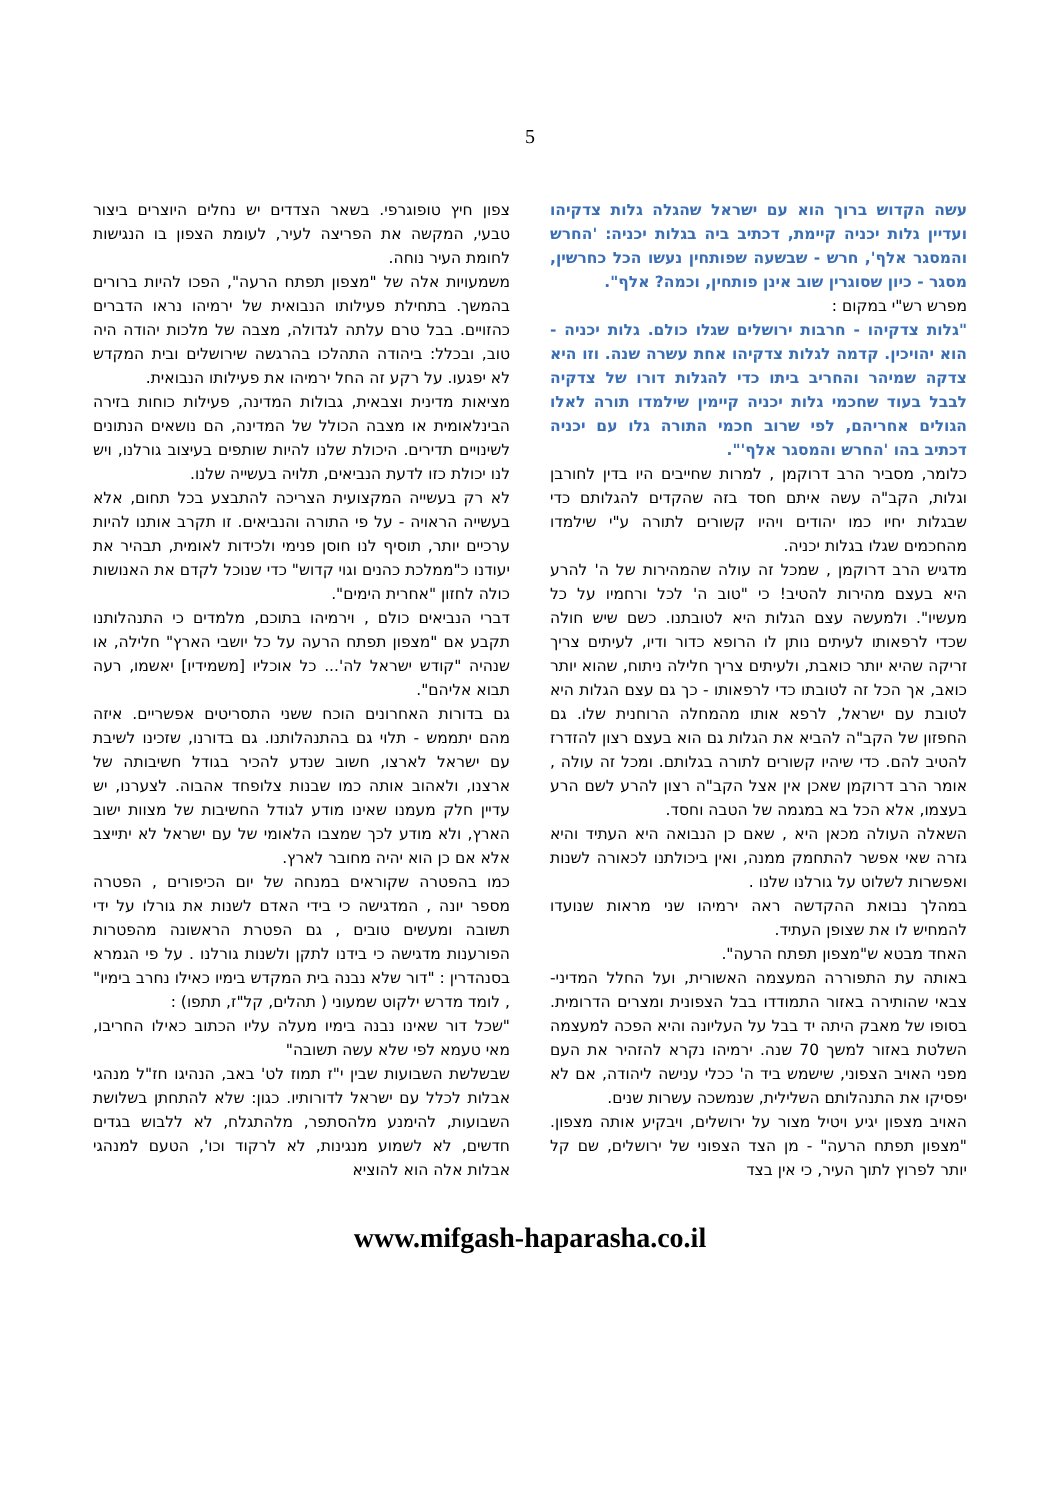5
עשה הקדוש ברוך הוא עם ישראל שהגלה גלות צדקיהו ועדיין גלות יכניה קיימת, דכתיב ביה בגלות יכניה: 'החרש והמסגר אלף', חרש - שבשעה שפותחין נעשו הכל כחרשין, מסגר - כיון שסוגרין שוב אינן פותחין, וכמה? אלף".
מפרש רש"י במקום :
"גלות צדקיהו - חרבות ירושלים שגלו כולם. גלות יכניה - הוא יהויכין. קדמה לגלות צדקיהו אחת עשרה שנה. וזו היא צדקה שמיהר והחריב ביתו כדי להגלות דורו של צדקיה לבבל בעוד שחכמי גלות יכניה קיימין שילמדו תורה לאלו הגולים אחריהם, לפי שרוב חכמי התורה גלו עם יכניה דכתיב בהו 'החרש והמסגר אלף'".
כלומר, מסביר הרב דרוקמן , למרות שחייבים היו בדין לחורבן וגלות, הקב"ה עשה איתם חסד בזה שהקדים להגלותם כדי שבגלות יחיו כמו יהודים ויהיו קשורים לתורה ע"י שילמדו מהחכמים שגלו בגלות יכניה.
מדגיש הרב דרוקמן , שמכל זה עולה שהמהירות של ה' להרע היא בעצם מהירות להטיב! כי "טוב ה' לכל ורחמיו על כל מעשיו". ולמעשה עצם הגלות היא לטובתנו. כשם שיש חולה שכדי לרפאותו לעיתים נותן לו הרופא כדור ודיו, לעיתים צריך זריקה שהיא יותר כואבת, ולעיתים צריך חלילה ניתוח, שהוא יותר כואב, אך הכל זה לטובתו כדי לרפאותו - כך גם עצם הגלות היא לטובת עם ישראל, לרפא אותו מהמחלה הרוחנית שלו. גם החפזון של הקב"ה להביא את הגלות גם הוא בעצם רצון להזדרז להטיב להם. כדי שיהיו קשורים לתורה בגלותם. ומכל זה עולה , אומר הרב דרוקמן שאכן אין אצל הקב"ה רצון להרע לשם הרע בעצמו, אלא הכל בא במגמה של הטבה וחסד.
השאלה העולה מכאן היא , שאם כן הנבואה היא העתיד והיא גזרה שאי אפשר להתחמק ממנה, ואין ביכולתנו לכאורה לשנות ואפשרות לשלוט על גורלנו שלנו .
במהלך נבואת ההקדשה ראה ירמיהו שני מראות שנועדו להמחיש לו את שצופן העתיד.
האחד מבטא ש"מצפון תפתח הרעה".
באותה עת התפוררה המעצמה האשורית, ועל החלל המדיני-צבאי שהותירה באזור התמודדו בבל הצפונית ומצרים הדרומית. בסופו של מאבק היתה יד בבל על העליונה והיא הפכה למעצמה השלטת באזור למשך 70 שנה. ירמיהו נקרא להזהיר את העם מפני האויב הצפוני, שישמש ביד ה' ככלי ענישה ליהודה, אם לא יפסיקו את התנהלותם השלילית, שנמשכה עשרות שנים.
האויב מצפון יגיע ויטיל מצור על ירושלים, ויבקיע אותה מצפון. "מצפון תפתח הרעה" - מן הצד הצפוני של ירושלים, שם קל יותר לפרוץ לתוך העיר, כי אין בצד
צפון חיץ טופוגרפי. בשאר הצדדים יש נחלים היוצרים ביצור טבעי, המקשה את הפריצה לעיר, לעומת הצפון בו הנגישות לחומת העיר נוחה.
משמעויות אלה של "מצפון תפתח הרעה", הפכו להיות ברורים בהמשך. בתחילת פעילותו הנבואית של ירמיהו נראו הדברים כהזויים. בבל טרם עלתה לגדולה, מצבה של מלכות יהודה היה טוב, ובכלל: ביהודה התהלכו בהרגשה שירושלים ובית המקדש לא יפגעו. על רקע זה החל ירמיהו את פעילותו הנבואית.
מציאות מדינית וצבאית, גבולות המדינה, פעילות כוחות בזירה הבינלאומית או מצבה הכולל של המדינה, הם נושאים הנתונים לשינויים תדירים. היכולת שלנו להיות שותפים בעיצוב גורלנו, ויש לנו יכולת כזו לדעת הנביאים, תלויה בעשייה שלנו.
לא רק בעשייה המקצועית הצריכה להתבצע בכל תחום, אלא בעשייה הראויה - על פי התורה והנביאים. זו תקרב אותנו להיות ערכיים יותר, תוסיף לנו חוסן פנימי ולכידות לאומית, תבהיר את יעודנו כ"ממלכת כהנים וגוי קדוש" כדי שנוכל לקדם את האנושות כולה לחזון "אחרית הימים".
דברי הנביאים כולם , וירמיהו בתוכם, מלמדים כי התנהלותנו תקבע אם "מצפון תפתח הרעה על כל יושבי הארץ" חלילה, או שנהיה "קודש ישראל לה'... כל אוכליו [משמידיו] יאשמו, רעה תבוא אליהם".
גם בדורות האחרונים הוכח ששני התסריטים אפשריים. איזה מהם יתממש - תלוי גם בהתנהלותנו. גם בדורנו, שזכינו לשיבת עם ישראל לארצו, חשוב שנדע להכיר בגודל חשיבותה של ארצנו, ולאהוב אותה כמו שבנות צלופחד אהבוה. לצערנו, יש עדיין חלק מעמנו שאינו מודע לגודל החשיבות של מצוות ישוב הארץ, ולא מודע לכך שמצבו הלאומי של עם ישראל לא יתייצב אלא אם כן הוא יהיה מחובר לארץ.
כמו בהפטרה שקוראים במנחה של יום הכיפורים , הפטרה מספר יונה , המדגישה כי בידי האדם לשנות את גורלו על ידי תשובה ומעשים טובים , גם הפטרת הראשונה מהפטרות הפורענות מדגישה כי בידנו לתקן ולשנות גורלנו . על פי הגמרא בסנהדרין : "דור שלא נבנה בית המקדש בימיו כאילו נחרב בימיו" , לומד מדרש ילקוט שמעוני ( תהלים, קל"ז, תתפו) :
"שכל דור שאינו נבנה בימיו מעלה עליו הכתוב כאילו החריבו, מאי טעמא לפי שלא עשה תשובה"
שבשלשת השבועות שבין י"ז תמוז לט' באב, הנהיגו חז"ל מנהגי אבלות לכלל עם ישראל לדורותיו. כגון: שלא להתחתן בשלושת השבועות, להימנע מלהסתפר, מלהתגלח, לא ללבוש בגדים חדשים, לא לשמוע מנגינות, לא לרקוד וכו', הטעם למנהגי אבלות אלה הוא להוציא
www.mifgash-haparasha.co.il